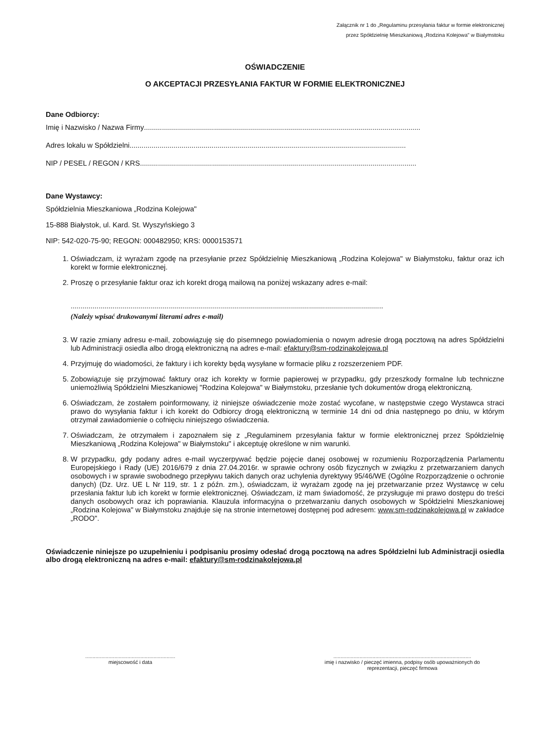Załącznik nr 1 do „Regulaminu przesyłania faktur w formie elektronicznej
przez Spółdzielnię Mieszkaniową „Rodzina Kolejowa" w Białymstoku
OŚWIADCZENIE
O AKCEPTACJI PRZESYŁANIA FAKTUR W FORMIE ELEKTRONICZNEJ
Dane Odbiorcy:
Imię i Nazwisko / Nazwa Firmy..........................................................................................................................................
Adres lokalu w Spółdzielni..........................................................................................................................................
NIP / PESEL / REGON / KRS..........................................................................................................................................
Dane Wystawcy:
Spółdzielnia Mieszkaniowa „Rodzina Kolejowa"
15-888 Białystok, ul. Kard. St. Wyszyńskiego 3
NIP: 542-020-75-90; REGON: 000482950; KRS: 0000153571
1. Oświadczam, iż wyrażam zgodę na przesyłanie przez Spółdzielnię Mieszkaniową „Rodzina Kolejowa" w Białymstoku, faktur oraz ich korekt w formie elektronicznej.
2. Proszę o przesyłanie faktur oraz ich korekt drogą mailową na poniżej wskazany adres e-mail:
............................................................................................................................................................
(Należy wpisać drukowanymi literami adres e-mail)
3. W razie zmiany adresu e-mail, zobowiązuję się do pisemnego powiadomienia o nowym adresie drogą pocztową na adres Spółdzielni lub Administracji osiedla albo drogą elektroniczną na adres e-mail: efaktury@sm-rodzinakolejowa.pl
4. Przyjmuję do wiadomości, że faktury i ich korekty będą wysyłane w formacie pliku z rozszerzeniem PDF.
5. Zobowiązuje się przyjmować faktury oraz ich korekty w formie papierowej w przypadku, gdy przeszkody formalne lub techniczne uniemożliwią Spółdzielni Mieszkaniowej "Rodzina Kolejowa" w Białymstoku, przesłanie tych dokumentów drogą elektroniczną.
6. Oświadczam, że zostałem poinformowany, iż niniejsze oświadczenie może zostać wycofane, w następstwie czego Wystawca straci prawo do wysyłania faktur i ich korekt do Odbiorcy drogą elektroniczną w terminie 14 dni od dnia następnego po dniu, w którym otrzymał zawiadomienie o cofnięciu niniejszego oświadczenia.
7. Oświadczam, że otrzymałem i zapoznałem się z „Regulaminem przesyłania faktur w formie elektronicznej przez Spółdzielnię Mieszkaniową „Rodzina Kolejowa" w Białymstoku" i akceptuję określone w nim warunki.
8. W przypadku, gdy podany adres e-mail wyczerpywać będzie pojęcie danej osobowej w rozumieniu Rozporządzenia Parlamentu Europejskiego i Rady (UE) 2016/679 z dnia 27.04.2016r. w sprawie ochrony osób fizycznych w związku z przetwarzaniem danych osobowych i w sprawie swobodnego przepływu takich danych oraz uchylenia dyrektywy 95/46/WE (Ogólne Rozporządzenie o ochronie danych) (Dz. Urz. UE L Nr 119, str. 1 z późn. zm.), oświadczam, iż wyrażam zgodę na jej przetwarzanie przez Wystawcę w celu przesłania faktur lub ich korekt w formie elektronicznej. Oświadczam, iż mam świadomość, że przysługuje mi prawo dostępu do treści danych osobowych oraz ich poprawiania. Klauzula informacyjna o przetwarzaniu danych osobowych w Spółdzielni Mieszkaniowej „Rodzina Kolejowa" w Białymstoku znajduje się na stronie internetowej dostępnej pod adresem: www.sm-rodzinakolejowa.pl w zakładce „RODO".
Oświadczenie niniejsze po uzupełnieniu i podpisaniu prosimy odesłać drogą pocztową na adres Spółdzielni lub Administracji osiedla albo drogą elektroniczną na adres e-mail: efaktury@sm-rodzinakolejowa.pl
..............................................................
miejscowość i data
...............................................................................................
imię i nazwisko / pieczęć imienna, podpisy osób upoważnionych do
reprezentacji, pieczęć firmowa